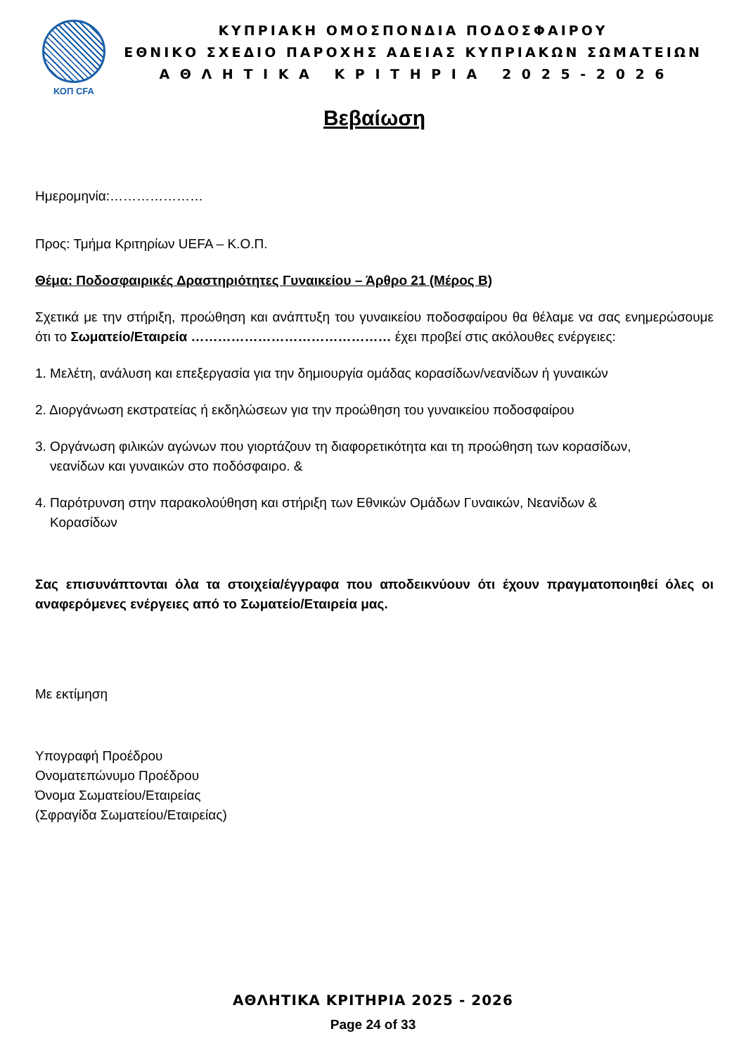ΚΟΠ CFA
ΚΥΠΡΙΑΚΗ ΟΜΟΣΠΟΝΔΙΑ ΠΟΔΟΣΦΑΙΡΟΥ
ΕΘΝΙΚΟ ΣΧΕΔΙΟ ΠΑΡΟΧΗΣ ΑΔΕΙΑΣ ΚΥΠΡΙΑΚΩΝ ΣΩΜΑΤΕΙΩΝ
Α Θ Λ Η Τ Ι Κ Α Κ Ρ Ι Τ Η Ρ Ι Α 2 0 2 5 - 2 0 2 6
Βεβαίωση
Ημερομηνία:…………………
Προς: Τμήμα Κριτηρίων UEFA – Κ.Ο.Π.
Θέμα: Ποδοσφαιρικές Δραστηριότητες Γυναικείου – Άρθρο 21 (Μέρος Β)
Σχετικά με την στήριξη, προώθηση και ανάπτυξη του γυναικείου ποδοσφαίρου θα θέλαμε να σας ενημερώσουμε ότι το Σωματείο/Εταιρεία ……………………………………… έχει προβεί στις ακόλουθες ενέργειες:
1. Μελέτη, ανάλυση και επεξεργασία για την δημιουργία ομάδας κορασίδων/νεανίδων ή γυναικών
2. Διοργάνωση εκστρατείας ή εκδηλώσεων για την προώθηση του γυναικείου ποδοσφαίρου
3. Οργάνωση φιλικών αγώνων που γιορτάζουν τη διαφορετικότητα και τη προώθηση των κορασίδων,
νεανίδων και γυναικών στο ποδόσφαιρο. &
4. Παρότρυνση στην παρακολούθηση και στήριξη των Εθνικών Ομάδων Γυναικών, Νεανίδων &
Κορασίδων
Σας επισυνάπτονται όλα τα στοιχεία/έγγραφα που αποδεικνύουν ότι έχουν πραγματοποιηθεί όλες οι αναφερόμενες ενέργειες από το Σωματείο/Εταιρεία μας.
Με εκτίμηση
Υπογραφή Προέδρου
Ονοματεπώνυμο Προέδρου
Όνομα Σωματείου/Εταιρείας
(Σφραγίδα Σωματείου/Εταιρείας)
ΑΘΛΗΤΙΚΑ ΚΡΙΤΗΡΙΑ 2025 - 2026
Page 24 of 33